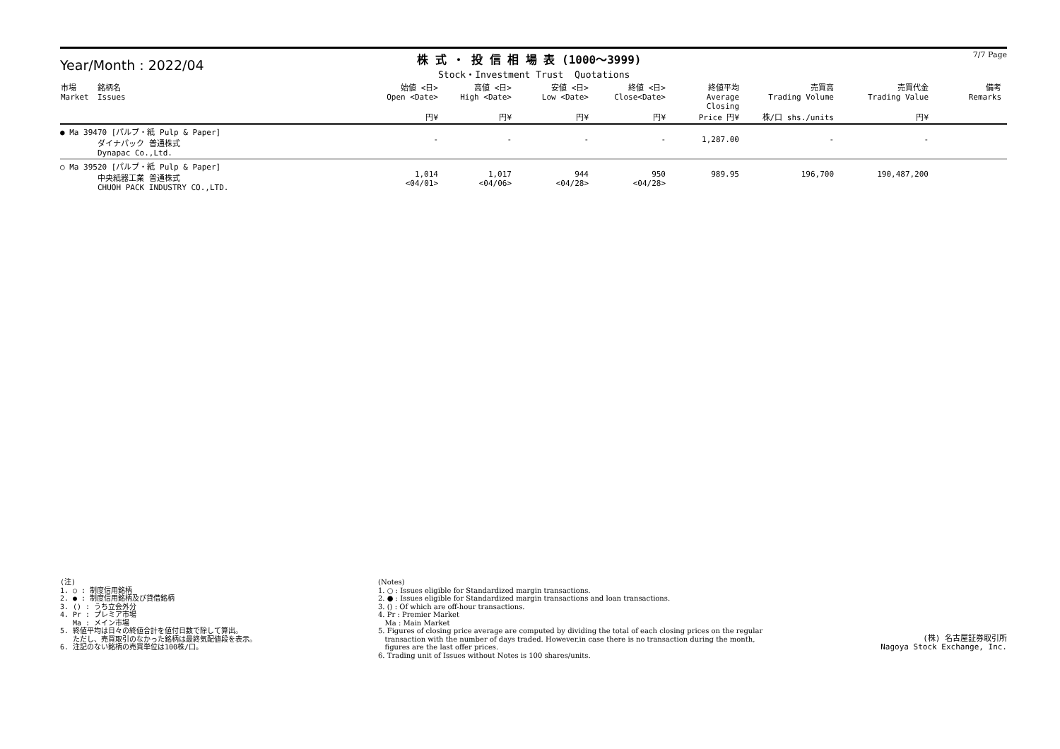Year/Month : 2022/04
株 式 ・ 投 信 相 場 表 (1000～3999)
Stock・Investment Trust Quotations
7/7 Page
| 市場 Market | 銘柄名 Issues | 始値 <日> Open <Date> 円¥ | 高値 <日> High <Date> 円¥ | 安値 <日> Low <Date> 円¥ | 終値 <日> Close<Date> 円¥ | 終値平均 Average Closing Price 円¥ | 売買高 Trading Volume 株/口 shs./units | 売買代金 Trading Value 円¥ | 備考 Remarks |
| --- | --- | --- | --- | --- | --- | --- | --- | --- | --- |
| ● Ma 39470 [パルプ・紙 Pulp & Paper] ダイナパック 普通株式 Dynapac Co.,Ltd. | | - | - | - | - | 1,287.00 | - | - | |
| ○ Ma 39520 [パルプ・紙 Pulp & Paper] 中央紙器工業 普通株式 CHUOH PACK INDUSTRY CO.,LTD. | | 1,014 <04/01> | 1,017 <04/06> | 944 <04/28> | 950 <04/28> | 989.95 | 196,700 | 190,487,200 | |
(注)
1. ○ : 制度信用銘柄
2. ● : 制度信用銘柄及び貸借銘柄
3. () : うち立会外分
4. Pr : プレミア市場
Ma : メイン市場
5. 終値平均は日々の終値合計を値付日数で除して算出。
ただし、売買取引のなかった銘柄は最終気配値段を表示。
6. 注記のない銘柄の売買単位は100株/口。
(Notes)
1. ○ : Issues eligible for Standardized margin transactions.
2. ● : Issues eligible for Standardized margin transactions and loan transactions.
3. () : Of which are off-hour transactions.
4. Pr : Premier Market
Ma : Main Market
5. Figures of closing price average are computed by dividing the total of each closing prices on the regular
transaction with the number of days traded. However,in case there is no transaction during the month,
figures are the last offer prices.
6. Trading unit of Issues without Notes is 100 shares/units.
(株) 名古屋証券取引所
Nagoya Stock Exchange, Inc.